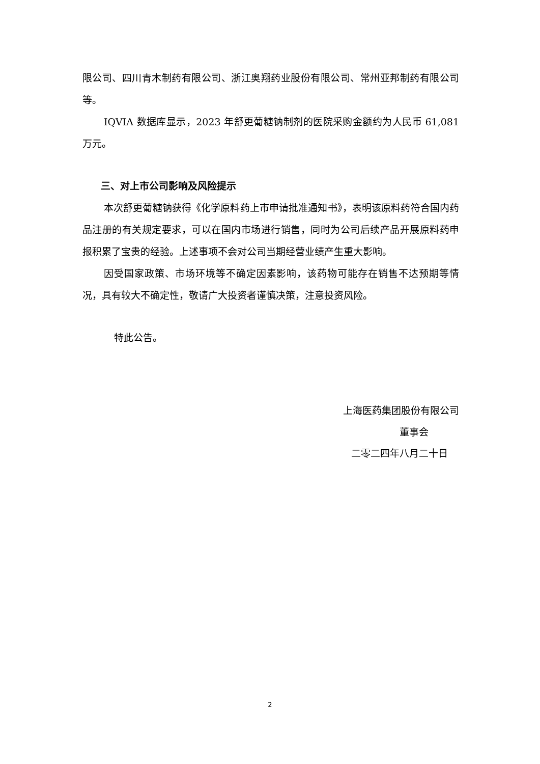限公司、四川青木制药有限公司、浙江奥翔药业股份有限公司、常州亚邦制药有限公司等。
IQVIA 数据库显示，2023 年舒更葡糖钠制剂的医院采购金额约为人民币 61,081 万元。
三、对上市公司影响及风险提示
本次舒更葡糖钠获得《化学原料药上市申请批准通知书》，表明该原料药符合国内药品注册的有关规定要求，可以在国内市场进行销售，同时为公司后续产品开展原料药申报积累了宝贵的经验。上述事项不会对公司当期经营业绩产生重大影响。
因受国家政策、市场环境等不确定因素影响，该药物可能存在销售不达预期等情况，具有较大不确定性，敬请广大投资者谨慎决策，注意投资风险。
特此公告。
上海医药集团股份有限公司
董事会
二零二四年八月二十日
2